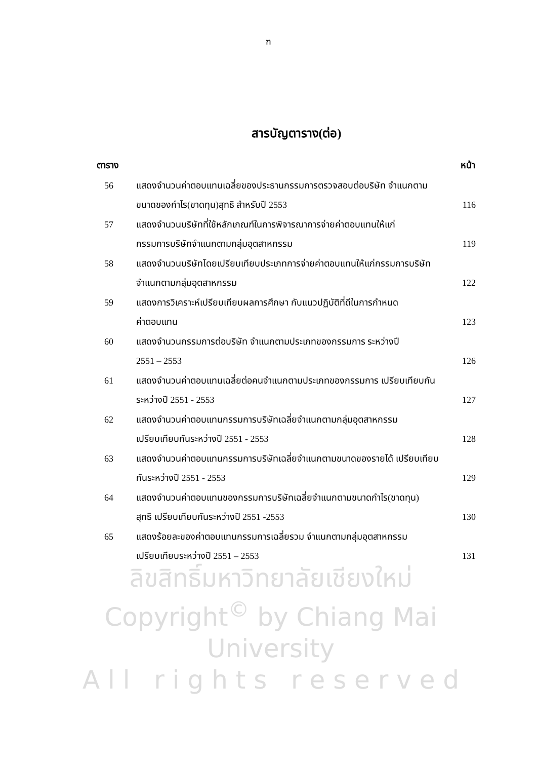ฑ
สารบัญตาราง(ต่อ)
| ตาราง | | หน้า |
| --- | --- | --- |
| 56 | แสดงจำนวนค่าตอบแทนเฉลี่ยของประธานกรรมการตรวจสอบต่อบริษัท จำแนกตาม | |
| | ขนาดของกำไร(ขาดทุน)สุทธิ สำหรับปี 2553 | 116 |
| 57 | แสดงจำนวนบริษัทที่ใช้หลักเกณฑ์ในการพิจารณาการจ่ายค่าตอบแทนให้แก่ | |
| | กรรมการบริษัทจำแนกตามกลุ่มอุตสาหกรรม | 119 |
| 58 | แสดงจำนวนบริษัทโดยเปรียบเทียบประเภทการจ่ายค่าตอบแทนให้แก่กรรมการบริษัท | |
| | จำแนกตามกลุ่มอุตสาหกรรม | 122 |
| 59 | แสดงการวิเคราะห์เปรียบเทียบผลการศึกษา กับแนวปฏิบัติที่ดีในการกำหนด | |
| | ค่าตอบแทน | 123 |
| 60 | แสดงจำนวนกรรมการต่อบริษัท จำแนกตามประเภทของกรรมการ ระหว่างปี | |
| | 2551 – 2553 | 126 |
| 61 | แสดงจำนวนค่าตอบแทนเฉลี่ยต่อคนจำแนกตามประเภทของกรรมการ เปรียบเทียบกัน | |
| | ระหว่างปี 2551 - 2553 | 127 |
| 62 | แสดงจำนวนค่าตอบแทนกรรมการบริษัทเฉลี่ยจำแนกตามกลุ่มอุตสาหกรรม | |
| | เปรียบเทียบกันระหว่างปี 2551 - 2553 | 128 |
| 63 | แสดงจำนวนค่าตอบแทนกรรมการบริษัทเฉลี่ยจำแนกตามขนาดของรายได้ เปรียบเทียบ | |
| | กันระหว่างปี 2551 - 2553 | 129 |
| 64 | แสดงจำนวนค่าตอบแทนของกรรมการบริษัทเฉลี่ยจำแนกตามขนาดกำไร(ขาดทุน) | |
| | สุทธิ เปรียบเทียบกันระหว่างปี 2551 -2553 | 130 |
| 65 | แสดงร้อยละของค่าตอบแทนกรรมการเฉลี่ยรวม จำแนกตามกลุ่มอุตสาหกรรม | |
| | เปรียบเทียบระหว่างปี 2551 – 2553 | 131 |
ลิขสิทธิ์มหาวิทยาลัยเชียงใหม่
Copyright<sup>©</sup> by Chiang Mai University
A l l r i g h t s r e s e r v e d